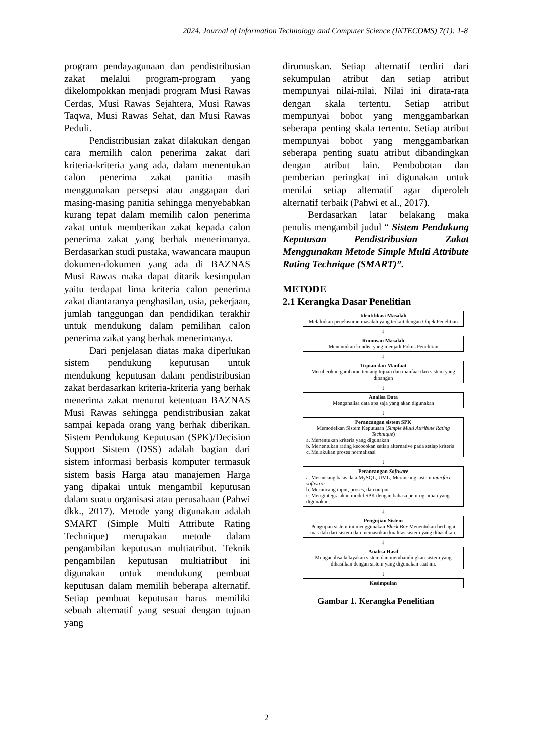2024. Journal of Information Technology and Computer Science (INTECOMS) 7(1): 1-8
program pendayagunaan dan pendistribusian zakat melalui program-program yang dikelompokkan menjadi program Musi Rawas Cerdas, Musi Rawas Sejahtera, Musi Rawas Taqwa, Musi Rawas Sehat, dan Musi Rawas Peduli.
Pendistribusian zakat dilakukan dengan cara memilih calon penerima zakat dari kriteria-kriteria yang ada, dalam menentukan calon penerima zakat panitia masih menggunakan persepsi atau anggapan dari masing-masing panitia sehingga menyebabkan kurang tepat dalam memilih calon penerima zakat untuk memberikan zakat kepada calon penerima zakat yang berhak menerimanya. Berdasarkan studi pustaka, wawancara maupun dokumen-dokumen yang ada di BAZNAS Musi Rawas maka dapat ditarik kesimpulan yaitu terdapat lima kriteria calon penerima zakat diantaranya penghasilan, usia, pekerjaan, jumlah tanggungan dan pendidikan terakhir untuk mendukung dalam pemilihan calon penerima zakat yang berhak menerimanya.
Dari penjelasan diatas maka diperlukan sistem pendukung keputusan untuk mendukung keputusan dalam pendistribusian zakat berdasarkan kriteria-kriteria yang berhak menerima zakat menurut ketentuan BAZNAS Musi Rawas sehingga pendistribusian zakat sampai kepada orang yang berhak diberikan. Sistem Pendukung Keputusan (SPK)/Decision Support Sistem (DSS) adalah bagian dari sistem informasi berbasis komputer termasuk sistem basis Harga atau manajemen Harga yang dipakai untuk mengambil keputusan dalam suatu organisasi atau perusahaan (Pahwi dkk., 2017). Metode yang digunakan adalah SMART (Simple Multi Attribute Rating Technique) merupakan metode dalam pengambilan keputusan multiatribut. Teknik pengambilan keputusan multiatribut ini digunakan untuk mendukung pembuat keputusan dalam memilih beberapa alternatif. Setiap pembuat keputusan harus memiliki sebuah alternatif yang sesuai dengan tujuan yang
dirumuskan. Setiap alternatif terdiri dari sekumpulan atribut dan setiap atribut mempunyai nilai-nilai. Nilai ini dirata-rata dengan skala tertentu. Setiap atribut mempunyai bobot yang menggambarkan seberapa penting skala tertentu. Setiap atribut mempunyai bobot yang menggambarkan seberapa penting suatu atribut dibandingkan dengan atribut lain. Pembobotan dan pemberian peringkat ini digunakan untuk menilai setiap alternatif agar diperoleh alternatif terbaik (Pahwi et al., 2017).
Berdasarkan latar belakang maka penulis mengambil judul “ Sistem Pendukung Keputusan Pendistribusian Zakat Menggunakan Metode Simple Multi Attribute Rating Technique (SMART)”.
METODE
2.1 Kerangka Dasar Penelitian
Identifikasi Masalah
Melakukan penelusuran masalah yang terkait dengan Objek Penelitian
↓
Rumusan Masalah
Menentukan kondisi yang menjadi Fokus Penelitian
↓
Tujuan dan Manfaat
Memberikan gambaran tentang tujuan dan manfaat dari sistem yang dibangun
↓
Analisa Data
Menganalisa data apa saja yang akan digunakan
↓
Perancangan sistem SPK
Memodelkan Sistem Keputusan (Simple Multi Attribute Rating Technique)
a. Menentukan kriteria yang digunakan
b. Menentukan rating kecocokan setiap alternative pada setiap kriteria
c. Melakukan proses normalisasi
↓
Perancangan Software
a. Merancang basis data MySQL, UML, Merancang sistem interface software
b. Merancang input, proses, dan output
c. Mengintegrasikan model SPK dengan bahasa pemrograman yang digunakan.
↓
Pengujian Sistem
Pengujian sistem ini menggunakan Black Box Menentukan berbagai masalah dari sistem dan memastikan kualitas sistem yang dihasilkan.
↓
Analisa Hasil
Menganalisa kelayakan sistem dan membandingkan sistem yang dihasilkan dengan sistem yang digunakan saat ini.
↓
Kesimpulan
Gambar 1. Kerangka Penelitian
2